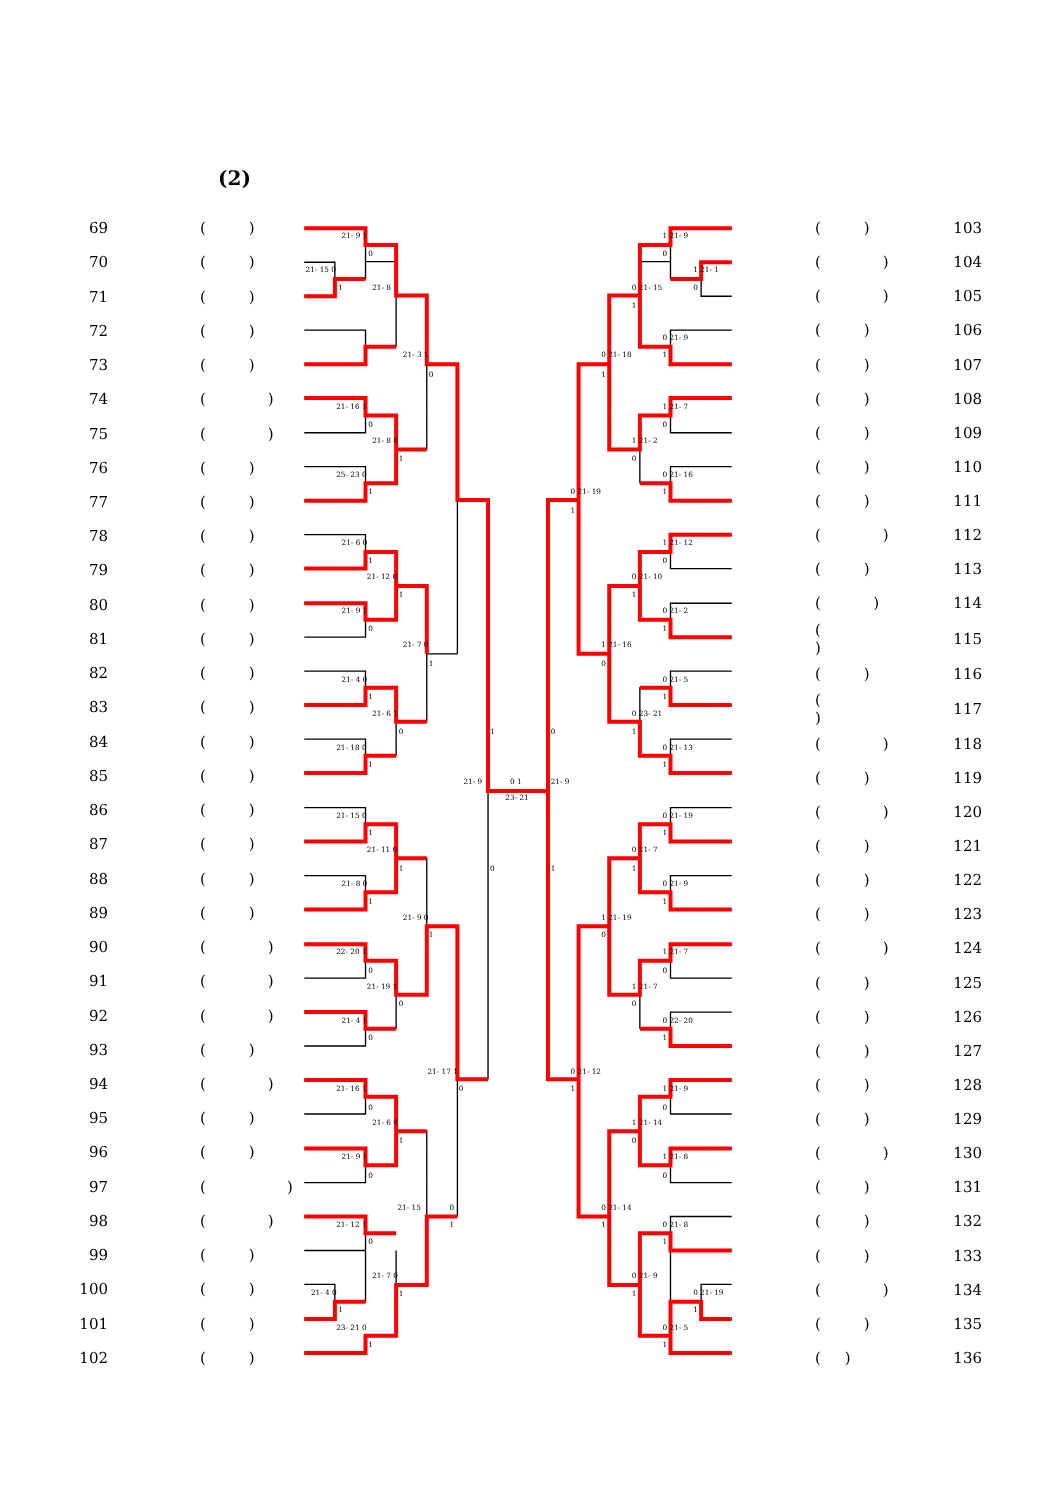(2)
| 69 | ( ) |
| 70 | ( ) |
| 71 | ( ) |
| 72 | ( ) |
| 73 | ( ) |
| 74 | ( ) |
| 75 | ( ) |
| 76 | ( ) |
| 77 | ( ) |
| 78 | ( ) |
| 79 | ( ) |
| 80 | ( ) |
| 81 | ( ) |
| 82 | ( ) |
| 83 | ( ) |
| 84 | ( ) |
| 85 | ( ) |
| 86 | ( ) |
| 87 | ( ) |
| 88 | ( ) |
| 89 | ( ) |
| 90 | ( ) |
| 91 | ( ) |
| 92 | ( ) |
| 93 | ( ) |
| 94 | ( ) |
| 95 | ( ) |
| 96 | ( ) |
| 97 | ( ) |
| 98 | ( ) |
| 99 | ( ) |
| 100 | ( ) |
| 101 | ( ) |
| 102 | ( ) |
21- 9 1
0
21- 15 0
1
21- 8
21- 3 1
0
21- 16 1
0
21- 8 0
1
25- 23 0
1
21- 6 0
1
21- 12 0
1
21- 9 1
0
21- 7 0
1
21- 4 0
1
21- 6 1
0
21- 18 0
1
1
0
21- 9
0 1
21- 9
23- 21
21- 15 0
1
21- 11 0
1
0
1
21- 8 0
1
21- 9 0
1
22- 20 1
0
21- 19 1
0
21- 4 1
0
21- 17 1
0
21- 16 1
0
21- 6 0
1
21- 9 1
0
21- 15
0
1
21- 12 1
0
21- 7 0
1
21- 4 0
1
23- 21 0
1
1 21- 9
0
1 21- 1
0
0 21- 15
1
0 21- 9
1
0 21- 18
1
1 21- 7
0
1 21- 2
0
0 21- 16
1
0 21- 19
1
1 21- 12
0
0 21- 10
1
0 21- 2
1
1 21- 16
0
0 21- 5
1
0 23- 21
1
0 21- 13
1
0 21- 19
1
0 21- 7
1
0 21- 9
1
1 21- 19
0
1 21- 7
0
1 21- 7
0
0 22- 20
1
0 21- 12
1
1 21- 9
0
1 21- 14
0
1 21- 8
0
0 21- 14
1
0 21- 8
1
0 21- 9
1
0 21- 19
1
0 21- 5
1
| ( ) | 103 |
| ( ) | 104 |
| ( ) | 105 |
| ( ) | 106 |
| ( ) | 107 |
| ( ) | 108 |
| ( ) | 109 |
| ( ) | 110 |
| ( ) | 111 |
| ( ) | 112 |
| ( ) | 113 |
| ( ) | 114 |
| ( ) | 115 |
| ( ) | 116 |
| ( ) | 117 |
| ( ) | 118 |
| ( ) | 119 |
| ( ) | 120 |
| ( ) | 121 |
| ( ) | 122 |
| ( ) | 123 |
| ( ) | 124 |
| ( ) | 125 |
| ( ) | 126 |
| ( ) | 127 |
| ( ) | 128 |
| ( ) | 129 |
| ( ) | 130 |
| ( ) | 131 |
| ( ) | 132 |
| ( ) | 133 |
| ( ) | 134 |
| ( ) | 135 |
| ( ) | 136 |